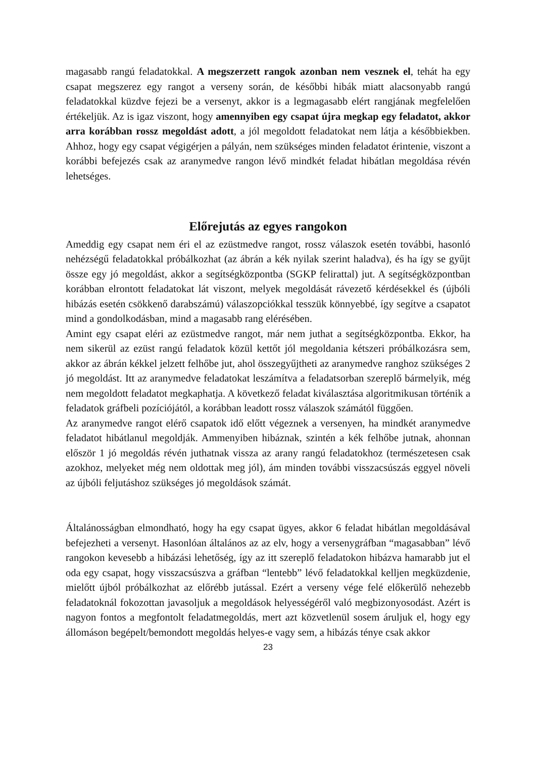magasabb rangú feladatokkal. A megszerzett rangok azonban nem vesznek el, tehát ha egy csapat megszerez egy rangot a verseny során, de későbbi hibák miatt alacsonyabb rangú feladatokkal küzdve fejezi be a versenyt, akkor is a legmagasabb elért rangjának megfelelően értékeljük. Az is igaz viszont, hogy amennyiben egy csapat újra megkap egy feladatot, akkor arra korábban rossz megoldást adott, a jól megoldott feladatokat nem látja a későbbiekben. Ahhoz, hogy egy csapat végigérjen a pályán, nem szükséges minden feladatot érintenie, viszont a korábbi befejezés csak az aranymedve rangon lévő mindkét feladat hibátlan megoldása révén lehetséges.
Előrejutás az egyes rangokon
Ameddig egy csapat nem éri el az ezüstmedve rangot, rossz válaszok esetén további, hasonló nehézségű feladatokkal próbálkozhat (az ábrán a kék nyilak szerint haladva), és ha így se gyűjt össze egy jó megoldást, akkor a segítségközpontba (SGKP felirattal) jut. A segítségközpontban korábban elrontott feladatokat lát viszont, melyek megoldását rávezető kérdésekkel és (újbóli hibázás esetén csökkenő darabszámú) válaszopciókkal tesszük könnyebbé, így segítve a csapatot mind a gondolkodásban, mind a magasabb rang elérésében.
Amint egy csapat eléri az ezüstmedve rangot, már nem juthat a segítségközpontba. Ekkor, ha nem sikerül az ezüst rangú feladatok közül kettőt jól megoldania kétszeri próbálkozásra sem, akkor az ábrán kékkel jelzett felhőbe jut, ahol összegyűjtheti az aranymedve ranghoz szükséges 2 jó megoldást. Itt az aranymedve feladatokat leszámítva a feladatsorban szereplő bármelyik, még nem megoldott feladatot megkaphatja. A következő feladat kiválasztása algoritmikusan történik a feladatok gráfbeli pozíciójától, a korábban leadott rossz válaszok számától függően.
Az aranymedve rangot elérő csapatok idő előtt végeznek a versenyen, ha mindkét aranymedve feladatot hibátlanul megoldják. Ammenyiben hibáznak, szintén a kék felhőbe jutnak, ahonnan először 1 jó megoldás révén juthatnak vissza az arany rangú feladatokhoz (természetesen csak azokhoz, melyeket még nem oldottak meg jól), ám minden további visszacsúszás eggyel növeli az újbóli feljutáshoz szükséges jó megoldások számát.
Általánosságban elmondható, hogy ha egy csapat ügyes, akkor 6 feladat hibátlan megoldásával befejezheti a versenyt. Hasonlóan általános az az elv, hogy a versenygráfban “magasabban” lévő rangokon kevesebb a hibázási lehetőség, így az itt szereplő feladatokon hibázva hamarabb jut el oda egy csapat, hogy visszacsúszva a gráfban “lentebb” lévő feladatokkal kelljen megküzdenie, mielőtt újból próbálkozhat az előrébb jutással. Ezért a verseny vége felé előkerülő nehezebb feladatoknál fokozottan javasoljuk a megoldások helyességéről való megbizonyosodást. Azért is nagyon fontos a megfontolt feladatmegoldás, mert azt közvetlenül sosem áruljuk el, hogy egy állomáson begépelt/bemondott megoldás helyes-e vagy sem, a hibázás ténye csak akkor
23